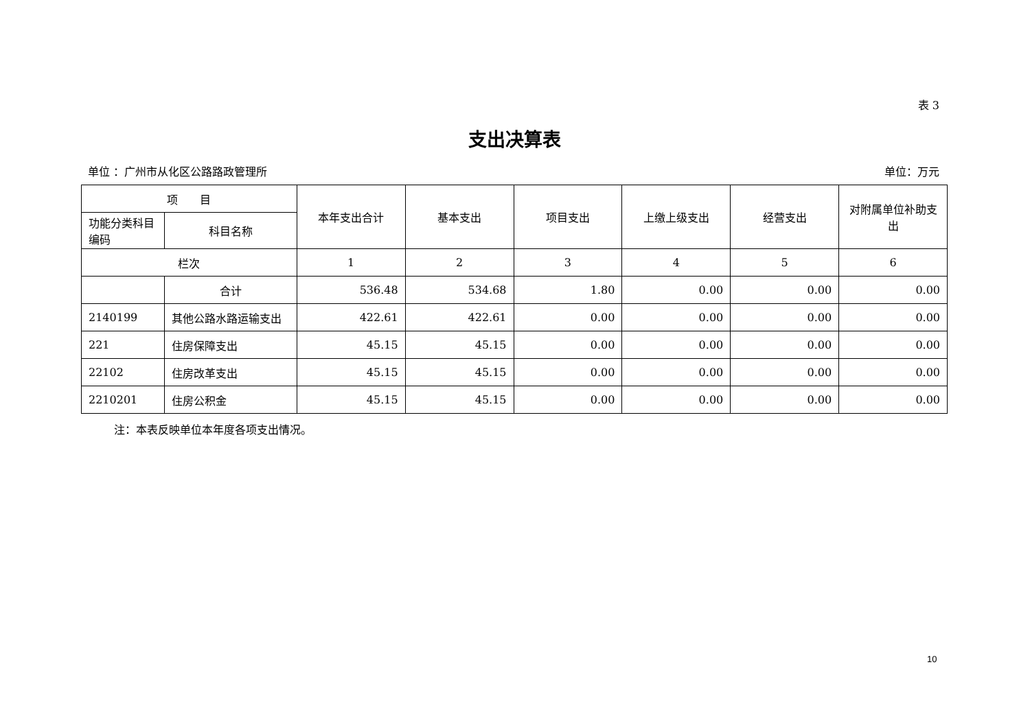表 3
支出决算表
单位 ：广州市从化区公路路政管理所 单位：万元
| 项 目 | | 本年支出合计 | 基本支出 | 项目支出 | 上缴上级支出 | 经营支出 | 对附属单位补助支出 |
| --- | --- | --- | --- | --- | --- | --- | --- |
| 功能分类科目编码 | 科目名称 | | | | | | |
| 栏次 | | 1 | 2 | 3 | 4 | 5 | 6 |
| | 合计 | 536.48 | 534.68 | 1.80 | 0.00 | 0.00 | 0.00 |
| 2140199 | 其他公路水路运输支出 | 422.61 | 422.61 | 0.00 | 0.00 | 0.00 | 0.00 |
| 221 | 住房保障支出 | 45.15 | 45.15 | 0.00 | 0.00 | 0.00 | 0.00 |
| 22102 | 住房改革支出 | 45.15 | 45.15 | 0.00 | 0.00 | 0.00 | 0.00 |
| 2210201 | 住房公积金 | 45.15 | 45.15 | 0.00 | 0.00 | 0.00 | 0.00 |
注：本表反映单位本年度各项支出情况。
10